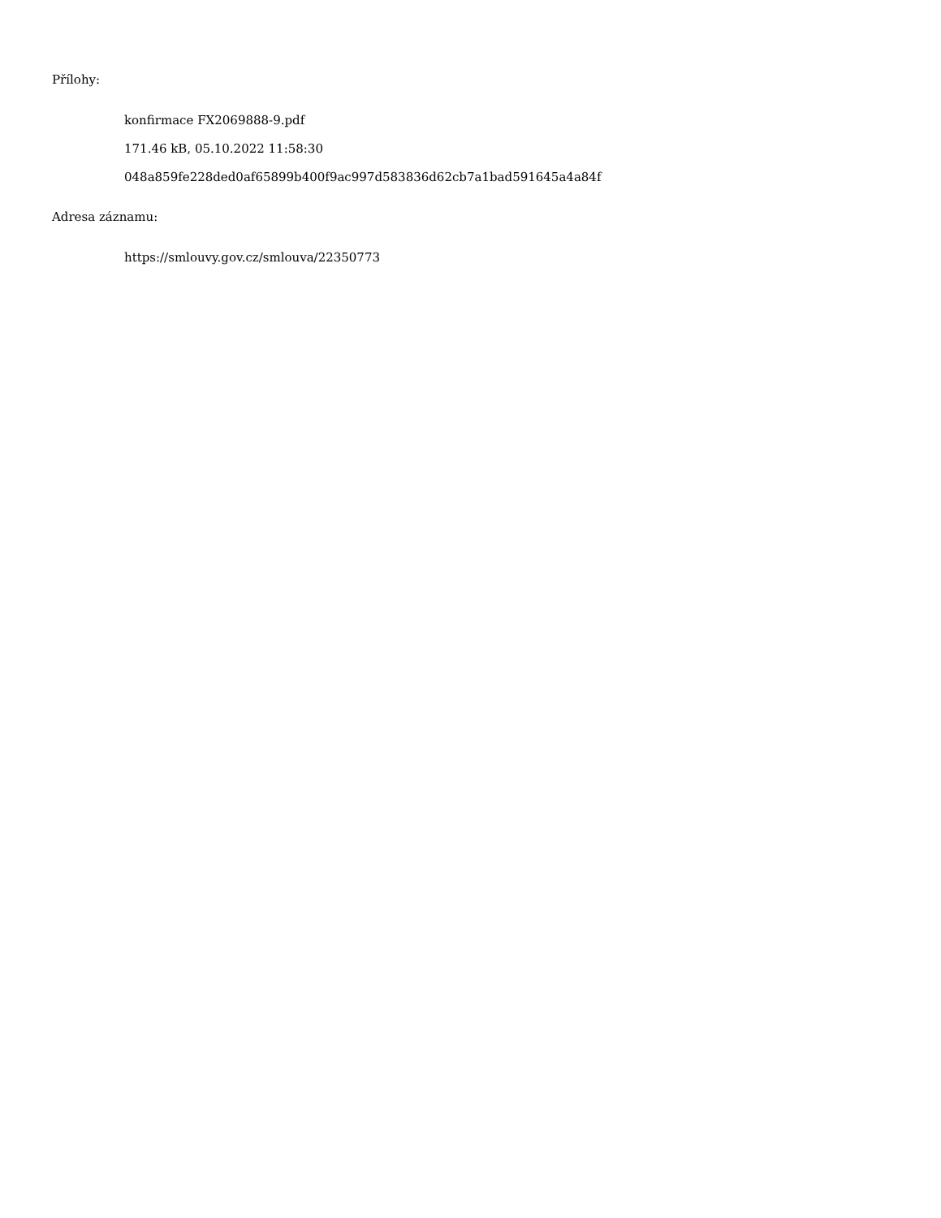Přílohy:
konfirmace FX2069888-9.pdf
171.46 kB, 05.10.2022 11:58:30
048a859fe228ded0af65899b400f9ac997d583836d62cb7a1bad591645a4a84f
Adresa záznamu:
https://smlouvy.gov.cz/smlouva/22350773